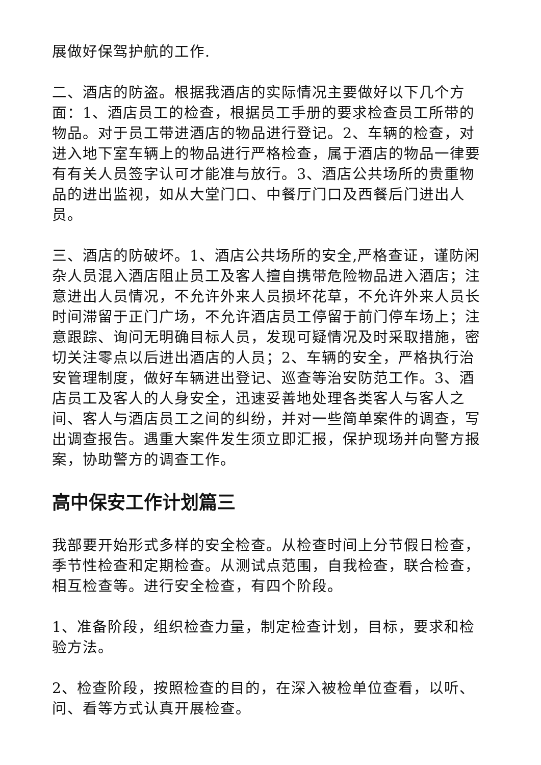展做好保驾护航的工作.
二、酒店的防盗。根据我酒店的实际情况主要做好以下几个方面：1、酒店员工的检查，根据员工手册的要求检查员工所带的物品。对于员工带进酒店的物品进行登记。2、车辆的检查，对进入地下室车辆上的物品进行严格检查，属于酒店的物品一律要有有关人员签字认可才能准与放行。3、酒店公共场所的贵重物品的进出监视，如从大堂门口、中餐厅门口及西餐后门进出人员。
三、酒店的防破坏。1、酒店公共场所的安全,严格查证，谨防闲杂人员混入酒店阻止员工及客人擅自携带危险物品进入酒店；注意进出人员情况，不允许外来人员损坏花草，不允许外来人员长时间滞留于正门广场，不允许酒店员工停留于前门停车场上；注意跟踪、询问无明确目标人员，发现可疑情况及时采取措施，密切关注零点以后进出酒店的人员；2、车辆的安全，严格执行治安管理制度，做好车辆进出登记、巡查等治安防范工作。3、酒店员工及客人的人身安全，迅速妥善地处理各类客人与客人之间、客人与酒店员工之间的纠纷，并对一些简单案件的调查，写出调查报告。遇重大案件发生须立即汇报，保护现场并向警方报案，协助警方的调查工作。
高中保安工作计划篇三
我部要开始形式多样的安全检查。从检查时间上分节假日检查，季节性检查和定期检查。从测试点范围，自我检查，联合检查，相互检查等。进行安全检查，有四个阶段。
1、准备阶段，组织检查力量，制定检查计划，目标，要求和检验方法。
2、检查阶段，按照检查的目的，在深入被检单位查看，以听、问、看等方式认真开展检查。